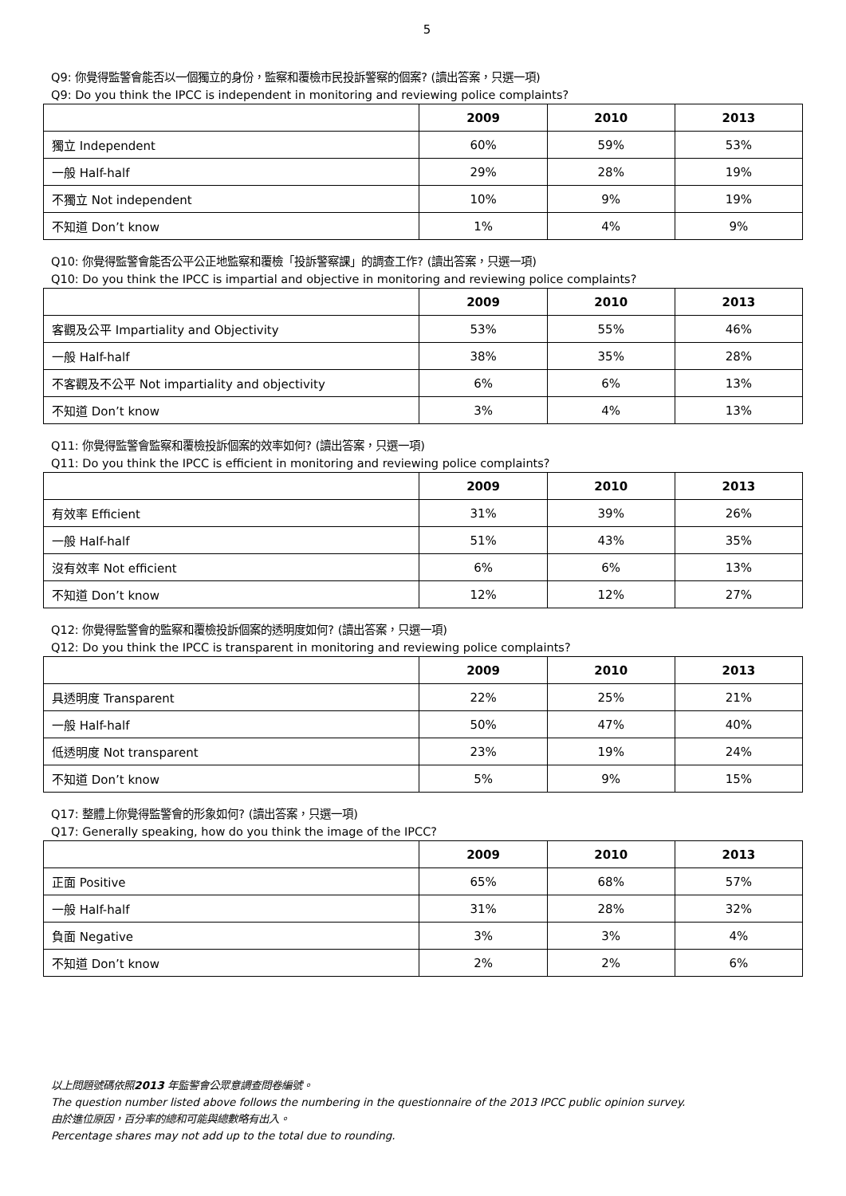5
Q9: 你覺得監警會能否以一個獨立的身份，監察和覆檢市民投訴警察的個案? (讀出答案，只選一項)
Q9: Do you think the IPCC is independent in monitoring and reviewing police complaints?
| | 2009 | 2010 | 2013 |
| 獨立 Independent | 60% | 59% | 53% |
| 一般 Half-half | 29% | 28% | 19% |
| 不獨立 Not independent | 10% | 9% | 19% |
| 不知道 Don’t know | 1% | 4% | 9% |
Q10: 你覺得監警會能否公平公正地監察和覆檢「投訴警察課」的調查工作? (讀出答案，只選一項)
Q10: Do you think the IPCC is impartial and objective in monitoring and reviewing police complaints?
| | 2009 | 2010 | 2013 |
| 客觀及公平 Impartiality and Objectivity | 53% | 55% | 46% |
| 一般 Half-half | 38% | 35% | 28% |
| 不客觀及不公平 Not impartiality and objectivity | 6% | 6% | 13% |
| 不知道 Don’t know | 3% | 4% | 13% |
Q11: 你覺得監警會監察和覆檢投訴個案的效率如何? (讀出答案，只選一項)
Q11: Do you think the IPCC is efficient in monitoring and reviewing police complaints?
| | 2009 | 2010 | 2013 |
| 有效率 Efficient | 31% | 39% | 26% |
| 一般 Half-half | 51% | 43% | 35% |
| 沒有效率 Not efficient | 6% | 6% | 13% |
| 不知道 Don’t know | 12% | 12% | 27% |
Q12: 你覺得監警會的監察和覆檢投訴個案的透明度如何? (讀出答案，只選一項)
Q12: Do you think the IPCC is transparent in monitoring and reviewing police complaints?
| | 2009 | 2010 | 2013 |
| 具透明度 Transparent | 22% | 25% | 21% |
| 一般 Half-half | 50% | 47% | 40% |
| 低透明度 Not transparent | 23% | 19% | 24% |
| 不知道 Don’t know | 5% | 9% | 15% |
Q17: 整體上你覺得監警會的形象如何? (讀出答案，只選一項)
Q17: Generally speaking, how do you think the image of the IPCC?
| | 2009 | 2010 | 2013 |
| 正面 Positive | 65% | 68% | 57% |
| 一般 Half-half | 31% | 28% | 32% |
| 負面 Negative | 3% | 3% | 4% |
| 不知道 Don’t know | 2% | 2% | 6% |
以上問題號碼依照2013 年監警會公眾意調查問卷編號。
The question number listed above follows the numbering in the questionnaire of the 2013 IPCC public opinion survey.
由於進位原因，百分率的總和可能與總數略有出入。
Percentage shares may not add up to the total due to rounding.